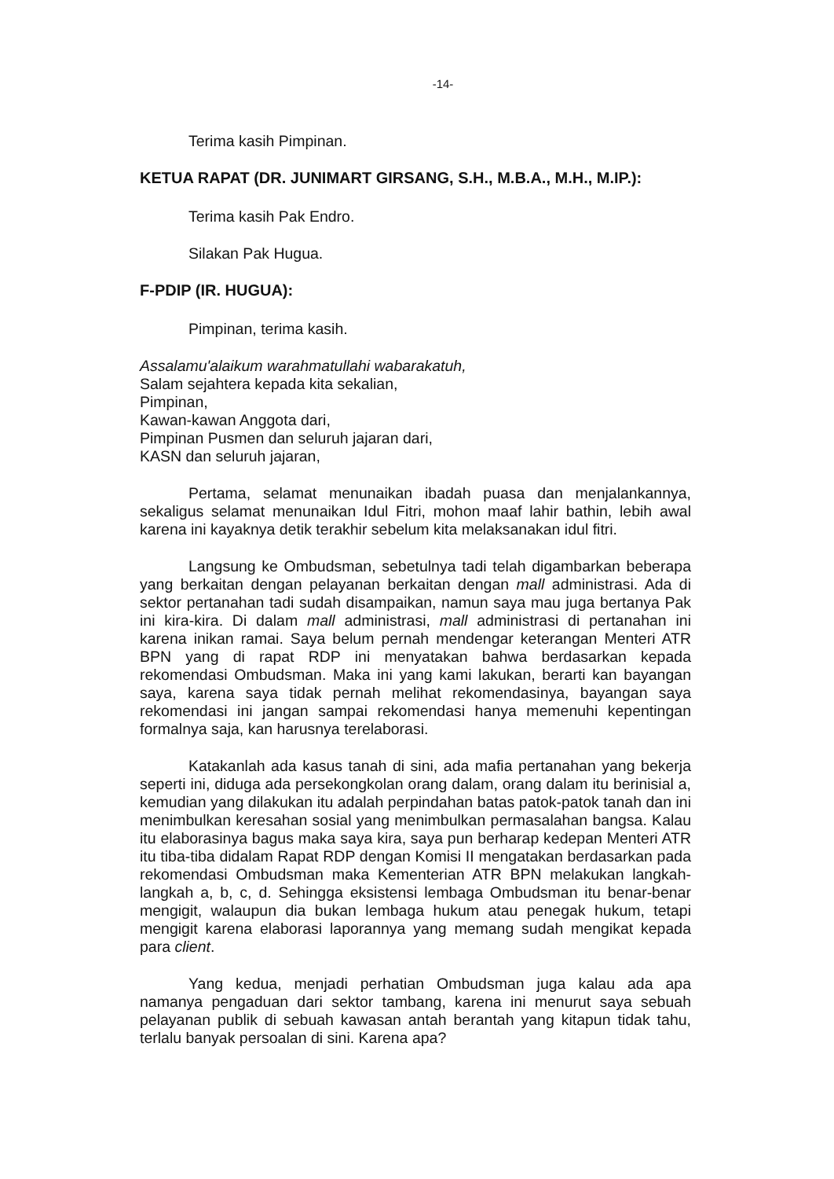-14-
Terima kasih Pimpinan.
KETUA RAPAT (DR. JUNIMART GIRSANG, S.H., M.B.A., M.H., M.IP.):
Terima kasih Pak Endro.
Silakan Pak Hugua.
F-PDIP (IR. HUGUA):
Pimpinan, terima kasih.
Assalamu'alaikum warahmatullahi wabarakatuh,
Salam sejahtera kepada kita sekalian,
Pimpinan,
Kawan-kawan Anggota dari,
Pimpinan Pusmen dan seluruh jajaran dari,
KASN dan seluruh jajaran,
Pertama, selamat menunaikan ibadah puasa dan menjalankannya, sekaligus selamat menunaikan Idul Fitri, mohon maaf lahir bathin, lebih awal karena ini kayaknya detik terakhir sebelum kita melaksanakan idul fitri.
Langsung ke Ombudsman, sebetulnya tadi telah digambarkan beberapa yang berkaitan dengan pelayanan berkaitan dengan mall administrasi. Ada di sektor pertanahan tadi sudah disampaikan, namun saya mau juga bertanya Pak ini kira-kira. Di dalam mall administrasi, mall administrasi di pertanahan ini karena inikan ramai. Saya belum pernah mendengar keterangan Menteri ATR BPN yang di rapat RDP ini menyatakan bahwa berdasarkan kepada rekomendasi Ombudsman. Maka ini yang kami lakukan, berarti kan bayangan saya, karena saya tidak pernah melihat rekomendasinya, bayangan saya rekomendasi ini jangan sampai rekomendasi hanya memenuhi kepentingan formalnya saja, kan harusnya terelaborasi.
Katakanlah ada kasus tanah di sini, ada mafia pertanahan yang bekerja seperti ini, diduga ada persekongkolan orang dalam, orang dalam itu berinisial a, kemudian yang dilakukan itu adalah perpindahan batas patok-patok tanah dan ini menimbulkan keresahan sosial yang menimbulkan permasalahan bangsa. Kalau itu elaborasinya bagus maka saya kira, saya pun berharap kedepan Menteri ATR itu tiba-tiba didalam Rapat RDP dengan Komisi II mengatakan berdasarkan pada rekomendasi Ombudsman maka Kementerian ATR BPN melakukan langkah-langkah a, b, c, d. Sehingga eksistensi lembaga Ombudsman itu benar-benar mengigit, walaupun dia bukan lembaga hukum atau penegak hukum, tetapi mengigit karena elaborasi laporannya yang memang sudah mengikat kepada para client.
Yang kedua, menjadi perhatian Ombudsman juga kalau ada apa namanya pengaduan dari sektor tambang, karena ini menurut saya sebuah pelayanan publik di sebuah kawasan antah berantah yang kitapun tidak tahu, terlalu banyak persoalan di sini. Karena apa?